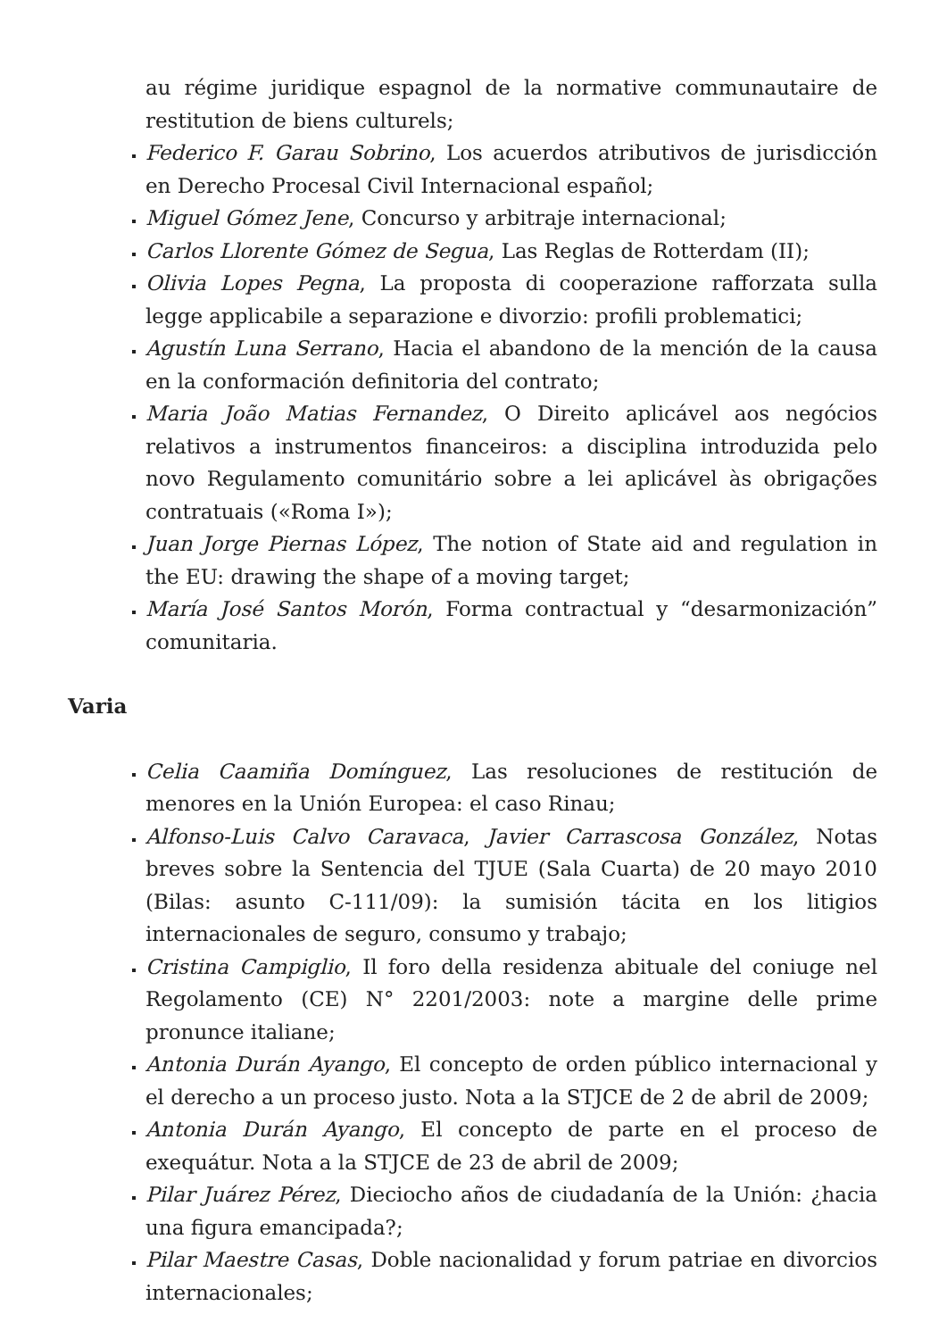au régime juridique espagnol de la normative communautaire de restitution de biens culturels;
Federico F. Garau Sobrino, Los acuerdos atributivos de jurisdicción en Derecho Procesal Civil Internacional español;
Miguel Gómez Jene, Concurso y arbitraje internacional;
Carlos Llorente Gómez de Segua, Las Reglas de Rotterdam (II);
Olivia Lopes Pegna, La proposta di cooperazione rafforzata sulla legge applicabile a separazione e divorzio: profili problematici;
Agustín Luna Serrano, Hacia el abandono de la mención de la causa en la conformación definitoria del contrato;
Maria João Matias Fernandez, O Direito aplicável aos negócios relativos a instrumentos financeiros: a disciplina introduzida pelo novo Regulamento comunitário sobre a lei aplicável às obrigações contratuais («Roma I»);
Juan Jorge Piernas López, The notion of State aid and regulation in the EU: drawing the shape of a moving target;
María José Santos Morón, Forma contractual y “desarmonización” comunitaria.
Varia
Celia Caamiña Domínguez, Las resoluciones de restitución de menores en la Unión Europea: el caso Rinau;
Alfonso-Luis Calvo Caravaca, Javier Carrascosa González, Notas breves sobre la Sentencia del TJUE (Sala Cuarta) de 20 mayo 2010 (Bilas: asunto C-111/09): la sumisión tácita en los litigios internacionales de seguro, consumo y trabajo;
Cristina Campiglio, Il foro della residenza abituale del coniuge nel Regolamento (CE) N° 2201/2003: note a margine delle prime pronunce italiane;
Antonia Durán Ayango, El concepto de orden público internacional y el derecho a un proceso justo. Nota a la STJCE de 2 de abril de 2009;
Antonia Durán Ayango, El concepto de parte en el proceso de exequátur. Nota a la STJCE de 23 de abril de 2009;
Pilar Juárez Pérez, Dieciocho años de ciudadanía de la Unión: ¿hacia una figura emancipada?;
Pilar Maestre Casas, Doble nacionalidad y forum patriae en divorcios internacionales;